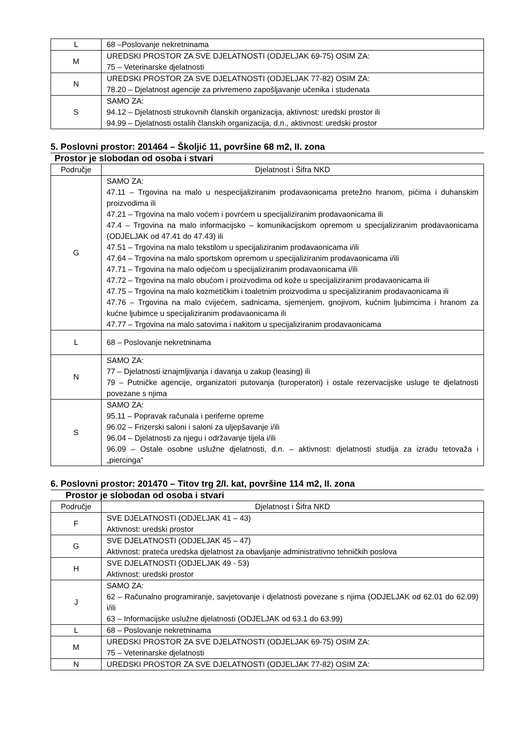| L | 68 –Poslovanje nekretninama |
| M | UREDSKI PROSTOR ZA SVE DJELATNOSTI (ODJELJAK 69-75) OSIM ZA: 75 – Veterinarske djelatnosti |
| N | UREDSKI PROSTOR ZA SVE DJELATNOSTI (ODJELJAK 77-82) OSIM ZA: 78.20 – Djelatnost agencije za privremeno zapošljavanje učenika i studenata |
| S | SAMO ZA: 94.12 – Djelatnosti strukovnih članskih organizacija, aktivnost: uredski prostor ili 94.99 – Djelatnosti ostalih članskih organizacija, d.n., aktivnost: uredski prostor |
5. Poslovni prostor: 201464 – Školjić 11, površine 68 m2, II. zona
Prostor je slobodan od osoba i stvari
| Područje | Djelatnost i Šifra NKD |
| --- | --- |
| G | SAMO ZA: 47.11 – Trgovina na malo u nespecijaliziranim prodavaonicama pretežno hranom, pićima i duhanskim proizvodima ili 47.21 – Trgovina na malo voćem i povrćem u specijaliziranim prodavaonicama ili 47.4 – Trgovina na malo informacijsko – komunikacijskom opremom u specijaliziranim prodavaonicama (ODJELJAK od 47.41 do 47.43) ili 47.51 – Trgovina na malo tekstilom u specijaliziranim prodavaonicama i/ili 47.64 – Trgovina na malo sportskom opremom u specijaliziranim prodavaonicama i/ili 47.71 – Trgovina na malo odjećom u specijaliziranim prodavaonicama i/ili 47.72 – Trgovina na malo obućom i proizvodima od kože u specijaliziranim prodavaonicama ili 47.75 – Trgovina na malo kozmetičkim i toaletnim proizvodima u specijaliziranim prodavaonicama ili 47.76 – Trgovina na malo cvijećem, sadnicama, sjemenjem, gnojivom, kućnim ljubimcima i hranom za kućne ljubimce u specijaliziranim prodavaonicama ili 47.77 – Trgovina na malo satovima i nakitom u specijaliziranim prodavaonicama |
| L | 68 – Poslovanje nekretninama |
| N | SAMO ZA: 77 – Djelatnosti iznajmljivanja i davanja u zakup (leasing) ili 79 – Putničke agencije, organizatori putovanja (turoperatori) i ostale rezervacijske usluge te djelatnosti povezane s njima |
| S | SAMO ZA: 95.11 – Popravak računala i periferne opreme 96.02 – Frizerski saloni i saloni za uljepšavanje i/ili 96.04 – Djelatnosti za njegu i održavanje tijela i/ili 96.09 – Ostale osobne uslužne djelatnosti, d.n. – aktivnost: djelatnosti studija za izradu tetovaža i „piercinga“ |
6. Poslovni prostor: 201470 – Titov trg 2/I. kat, površine 114 m2, II. zona
Prostor je slobodan od osoba i stvari
| Područje | Djelatnost i Šifra NKD |
| --- | --- |
| F | SVE DJELATNOSTI (ODJELJAK 41 – 43) Aktivnost: uredski prostor |
| G | SVE DJELATNOSTI (ODJELJAK 45 – 47) Aktivnost: prateća uredska djelatnost za obavljanje administrativno tehničkih poslova |
| H | SVE DJELATNOSTI (ODJELJAK 49 - 53) Aktivnost: uredski prostor |
| J | SAMO ZA: 62 – Računalno programiranje, savjetovanje i djelatnosti povezane s njima (ODJELJAK od 62.01 do 62.09) i/ili 63 – Informacijske uslužne djelatnosti (ODJELJAK od 63.1 do 63.99) |
| L | 68 – Poslovanje nekretninama |
| M | UREDSKI PROSTOR ZA SVE DJELATNOSTI (ODJELJAK 69-75) OSIM ZA: 75 – Veterinarske djelatnosti |
| N | UREDSKI PROSTOR ZA SVE DJELATNOSTI (ODJELJAK 77-82) OSIM ZA: |